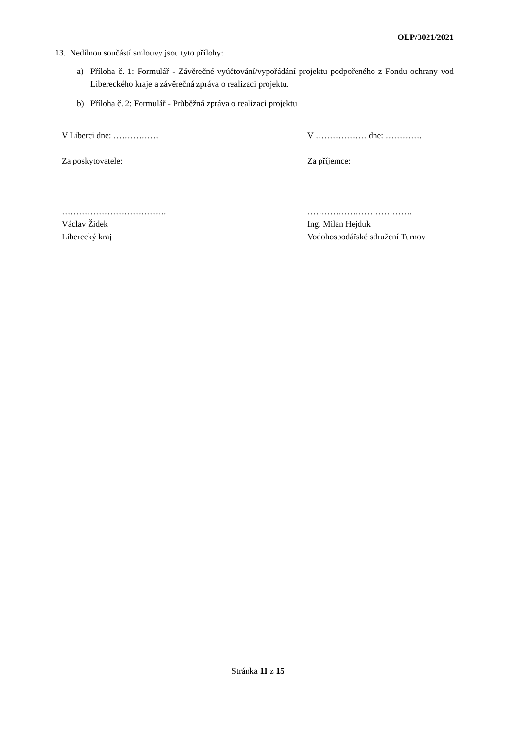OLP/3021/2021
13. Nedílnou součástí smlouvy jsou tyto přílohy:
a) Příloha č. 1: Formulář - Závěrečné vyúčtování/vypořádání projektu podpořeného z Fondu ochrany vod Libereckého kraje a závěrečná zpráva o realizaci projektu.
b) Příloha č. 2: Formulář - Průběžná zpráva o realizaci projektu
V Liberci dne: …………….
Za poskytovatele:
……………………………….
Václav Židek
Liberecký kraj
V ……………… dne: ………….
Za příjemce:
……………………………….
Ing. Milan Hejduk
Vodohospodářské sdružení Turnov
Stránka 11 z 15